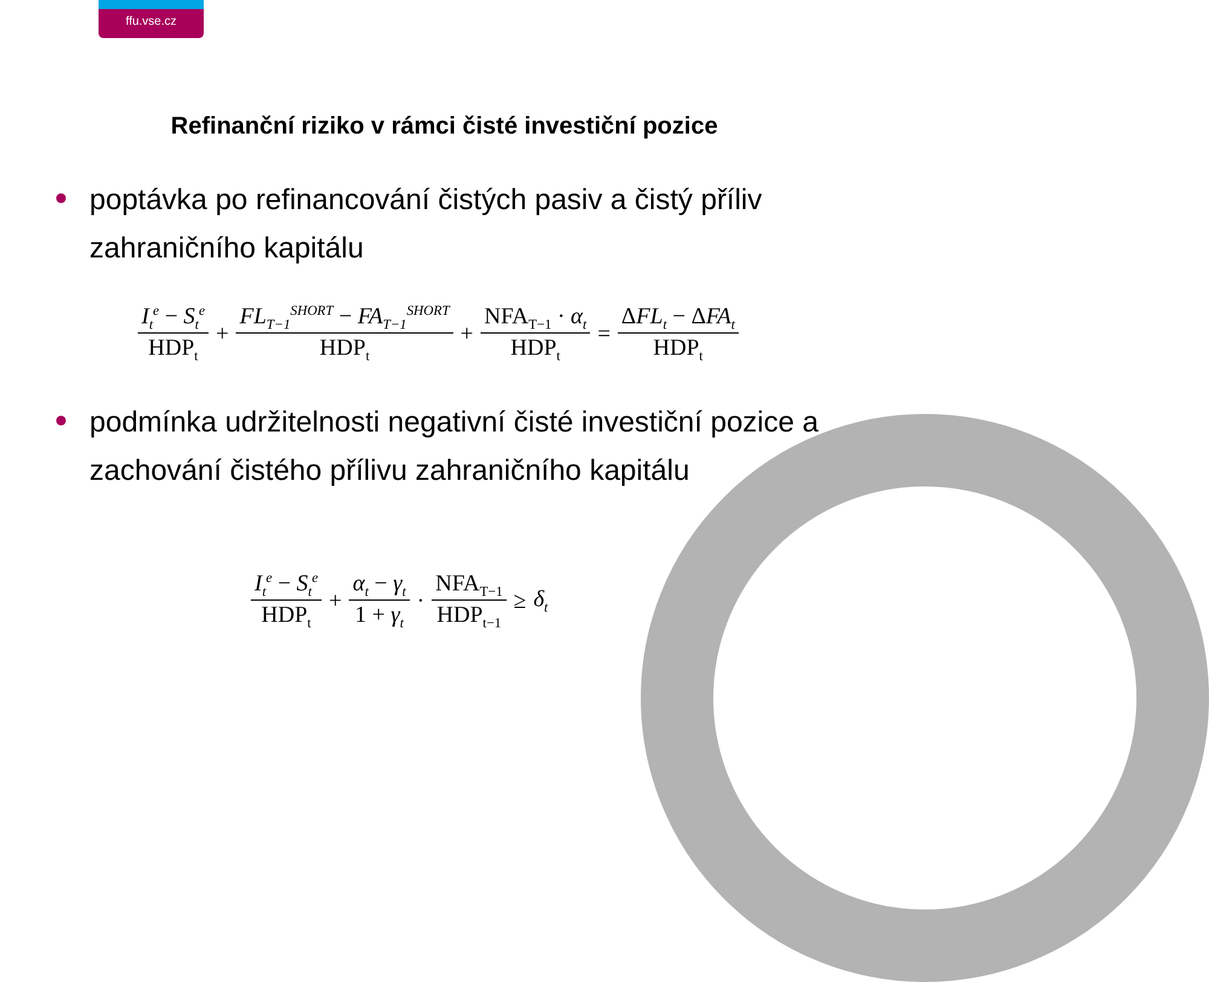ffu.vse.cz
Refinanční riziko v rámci čisté investiční pozice
poptávka po refinancování čistých pasiv a čistý příliv zahraničního kapitálu
I<sub>t</sub><sup>e</sup> − S<sub>t</sub><sup>e</sup> HDP<sub>t</sub>
+
FL<sub>T−1</sub><sup>SHORT</sup> − FA<sub>T−1</sub><sup>SHORT</sup> HDP<sub>t</sub>
+
NFA<sub>T−1</sub> · α<sub>t</sub> HDP<sub>t</sub>
=
ΔFL<sub>t</sub> − ΔFA<sub>t</sub> HDP<sub>t</sub>
podmínka udržitelnosti negativní čisté investiční pozice a zachování čistého přílivu zahraničního kapitálu
I<sub>t</sub><sup>e</sup> − S<sub>t</sub><sup>e</sup> HDP<sub>t</sub>
+
α<sub>t</sub> − γ<sub>t</sub> 1 + γ<sub>t</sub>
·
NFA<sub>T−1</sub> HDP<sub>t−1</sub>
≥ δ<sub>t</sub>